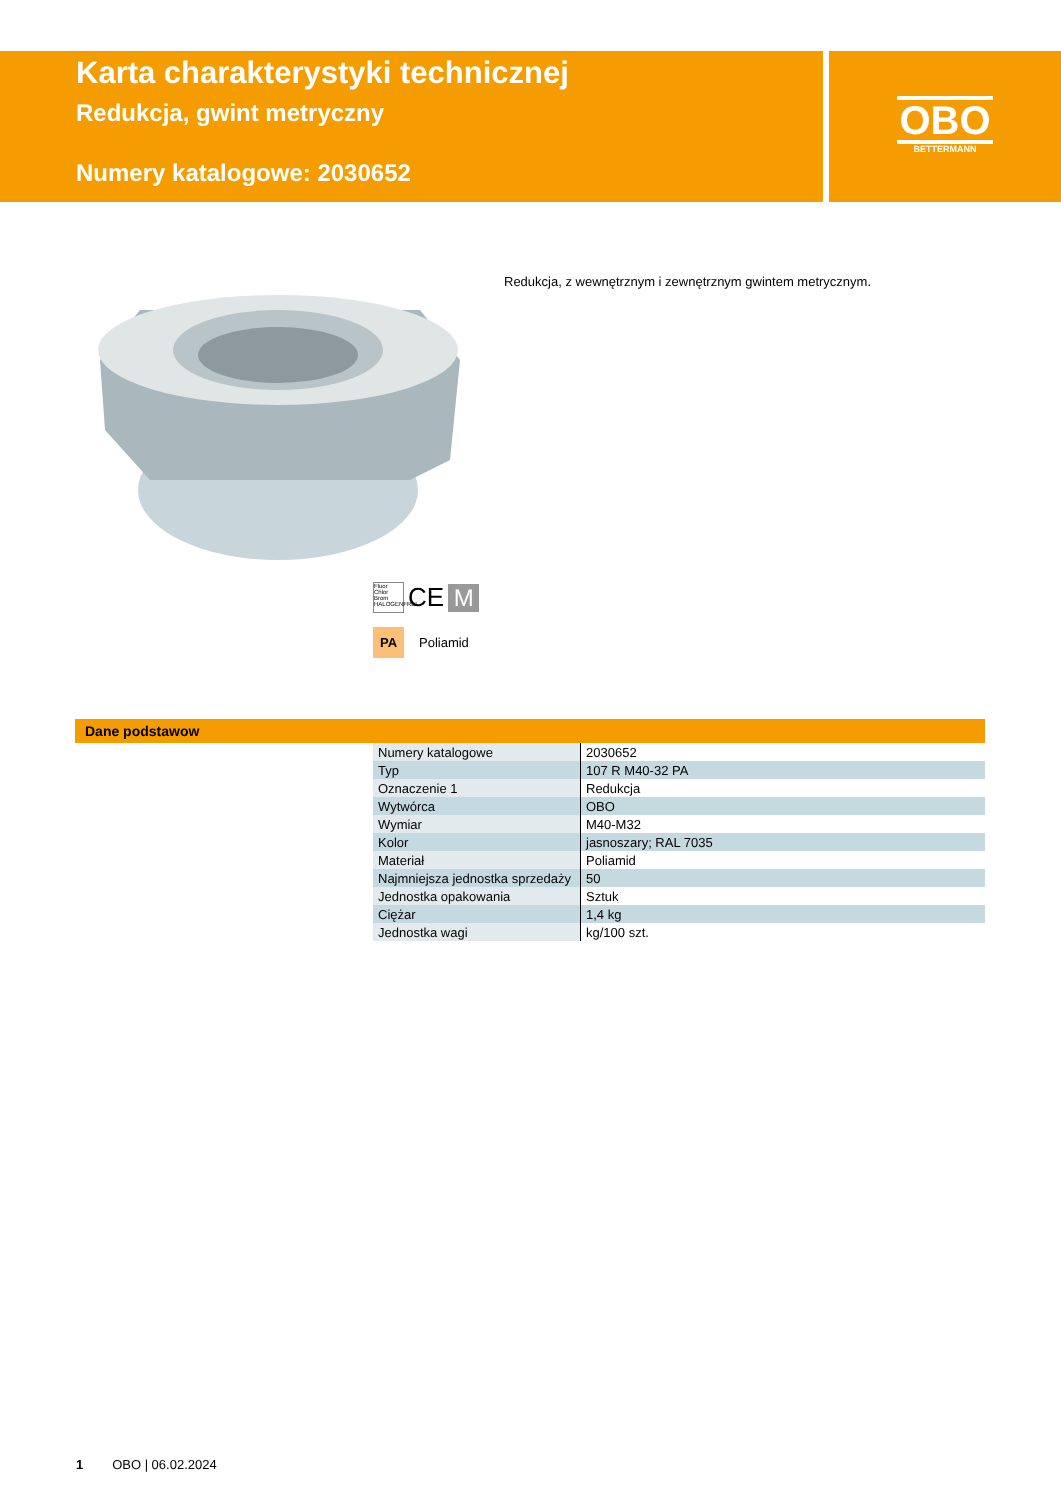Karta charakterystyki technicznej
Redukcja, gwint metryczny
Numery katalogowe: 2030652
OBO
BETTERMANN
Redukcja, z wewnętrznym i zewnętrznym gwintem metrycznym.
Fluor Chlor Brom HALOGENFREI CE M
PA Poliamid
Dane podstawow
| Numery katalogowe | 2030652 |
| Typ | 107 R M40-32 PA |
| Oznaczenie 1 | Redukcja |
| Wytwórca | OBO |
| Wymiar | M40-M32 |
| Kolor | jasnoszary; RAL 7035 |
| Materiał | Poliamid |
| Najmniejsza jednostka sprzedaży | 50 |
| Jednostka opakowania | Sztuk |
| Ciężar | 1,4 kg |
| Jednostka wagi | kg/100 szt. |
1 OBO | 06.02.2024